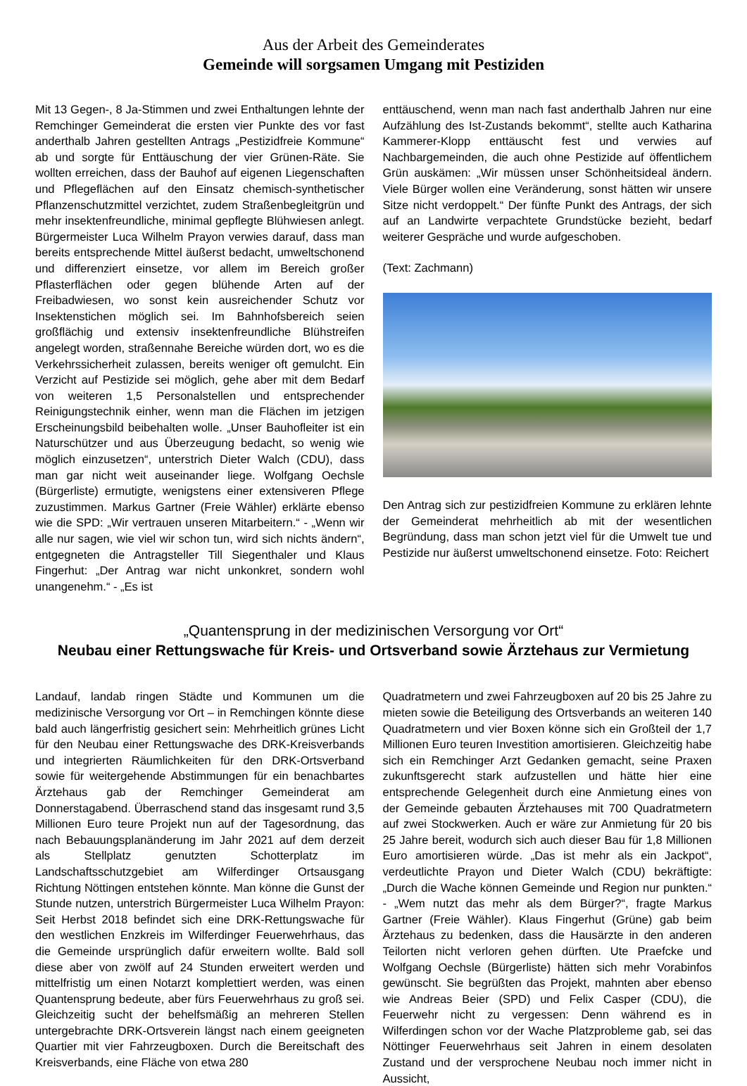Aus der Arbeit des Gemeinderates
Gemeinde will sorgsamen Umgang mit Pestiziden
Mit 13 Gegen-, 8 Ja-Stimmen und zwei Enthaltungen lehnte der Remchinger Gemeinderat die ersten vier Punkte des vor fast anderthalb Jahren gestellten Antrags „Pestizidfreie Kommune“ ab und sorgte für Enttäuschung der vier Grünen-Räte. Sie wollten erreichen, dass der Bauhof auf eigenen Liegenschaften und Pflegeflächen auf den Einsatz chemisch-synthetischer Pflanzenschutzmittel verzichtet, zudem Straßenbegleitgrün und mehr insektenfreundliche, minimal gepflegte Blühwiesen anlegt. Bürgermeister Luca Wilhelm Prayon verwies darauf, dass man bereits entsprechende Mittel äußerst bedacht, umweltschonend und differenziert einsetze, vor allem im Bereich großer Pflasterflächen oder gegen blühende Arten auf der Freibadwiesen, wo sonst kein ausreichender Schutz vor Insektenstichen möglich sei. Im Bahnhofsbereich seien großflächig und extensiv insektenfreundliche Blühstreifen angelegt worden, straßennahe Bereiche würden dort, wo es die Verkehrssicherheit zulassen, bereits weniger oft gemulcht. Ein Verzicht auf Pestizide sei möglich, gehe aber mit dem Bedarf von weiteren 1,5 Personalstellen und entsprechender Reinigungstechnik einher, wenn man die Flächen im jetzigen Erscheinungsbild beibehalten wolle. „Unser Bauhofleiter ist ein Naturschützer und aus Überzeugung bedacht, so wenig wie möglich einzusetzen“, unterstrich Dieter Walch (CDU), dass man gar nicht weit auseinander liege. Wolfgang Oechsle (Bürgerliste) ermutigte, wenigstens einer extensiveren Pflege zuzustimmen. Markus Gartner (Freie Wähler) erklärte ebenso wie die SPD: „Wir vertrauen unseren Mitarbeitern.“ - „Wenn wir alle nur sagen, wie viel wir schon tun, wird sich nichts ändern“, entgegneten die Antragsteller Till Siegenthaler und Klaus Fingerhut: „Der Antrag war nicht unkonkret, sondern wohl unangenehm.“ - „Es ist
enttäuschend, wenn man nach fast anderthalb Jahren nur eine Aufzählung des Ist-Zustands bekommt“, stellte auch Katharina Kammerer-Klopp enttäuscht fest und verwies auf Nachbargemeinden, die auch ohne Pestizide auf öffentlichem Grün auskämen: „Wir müssen unser Schönheitsideal ändern. Viele Bürger wollen eine Veränderung, sonst hätten wir unsere Sitze nicht verdoppelt.“ Der fünfte Punkt des Antrags, der sich auf an Landwirte verpachtete Grundstücke bezieht, bedarf weiterer Gespräche und wurde aufgeschoben.
(Text: Zachmann)
Den Antrag sich zur pestizidfreien Kommune zu erklären lehnte der Gemeinderat mehrheitlich ab mit der wesentlichen Begründung, dass man schon jetzt viel für die Umwelt tue und Pestizide nur äußerst umweltschonend einsetze. Foto: Reichert
„Quantensprung in der medizinischen Versorgung vor Ort“Neubau einer Rettungswache für Kreis- und Ortsverband sowie Ärztehaus zur Vermietung
Landauf, landab ringen Städte und Kommunen um die medizinische Versorgung vor Ort – in Remchingen könnte diese bald auch längerfristig gesichert sein: Mehrheitlich grünes Licht für den Neubau einer Rettungswache des DRK-Kreisverbands und integrierten Räumlichkeiten für den DRK-Ortsverband sowie für weitergehende Abstimmungen für ein benachbartes Ärztehaus gab der Remchinger Gemeinderat am Donnerstagabend. Überraschend stand das insgesamt rund 3,5 Millionen Euro teure Projekt nun auf der Tagesordnung, das nach Bebauungsplanänderung im Jahr 2021 auf dem derzeit als Stellplatz genutzten Schotterplatz im Landschaftsschutzgebiet am Wilferdinger Ortsausgang Richtung Nöttingen entstehen könnte. Man könne die Gunst der Stunde nutzen, unterstrich Bürgermeister Luca Wilhelm Prayon: Seit Herbst 2018 befindet sich eine DRK-Rettungswache für den westlichen Enzkreis im Wilferdinger Feuerwehrhaus, das die Gemeinde ursprünglich dafür erweitern wollte. Bald soll diese aber von zwölf auf 24 Stunden erweitert werden und mittelfristig um einen Notarzt komplettiert werden, was einen Quantensprung bedeute, aber fürs Feuerwehrhaus zu groß sei. Gleichzeitig sucht der behelfsmäßig an mehreren Stellen untergebrachte DRK-Ortsverein längst nach einem geeigneten Quartier mit vier Fahrzeugboxen. Durch die Bereitschaft des Kreisverbands, eine Fläche von etwa 280
Quadratmetern und zwei Fahrzeugboxen auf 20 bis 25 Jahre zu mieten sowie die Beteiligung des Ortsverbands an weiteren 140 Quadratmetern und vier Boxen könne sich ein Großteil der 1,7 Millionen Euro teuren Investition amortisieren. Gleichzeitig habe sich ein Remchinger Arzt Gedanken gemacht, seine Praxen zukunftsgerecht stark aufzustellen und hätte hier eine entsprechende Gelegenheit durch eine Anmietung eines von der Gemeinde gebauten Ärztehauses mit 700 Quadratmetern auf zwei Stockwerken. Auch er wäre zur Anmietung für 20 bis 25 Jahre bereit, wodurch sich auch dieser Bau für 1,8 Millionen Euro amortisieren würde. „Das ist mehr als ein Jackpot“, verdeutlichte Prayon und Dieter Walch (CDU) bekräftigte: „Durch die Wache können Gemeinde und Region nur punkten.“ - „Wem nutzt das mehr als dem Bürger?“, fragte Markus Gartner (Freie Wähler). Klaus Fingerhut (Grüne) gab beim Ärztehaus zu bedenken, dass die Hausärzte in den anderen Teilorten nicht verloren gehen dürften. Ute Praefcke und Wolfgang Oechsle (Bürgerliste) hätten sich mehr Vorabinfos gewünscht. Sie begrüßten das Projekt, mahnten aber ebenso wie Andreas Beier (SPD) und Felix Casper (CDU), die Feuerwehr nicht zu vergessen: Denn während es in Wilferdingen schon vor der Wache Platzprobleme gab, sei das Nöttinger Feuerwehrhaus seit Jahren in einem desolaten Zustand und der versprochene Neubau noch immer nicht in Aussicht,